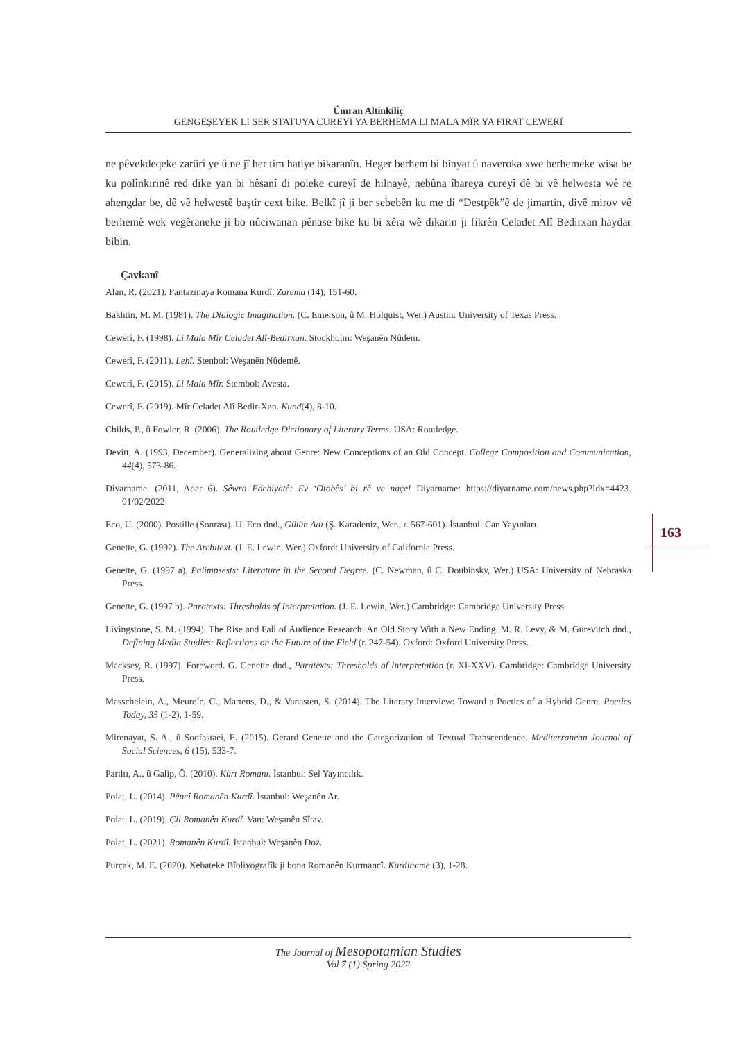Ümran Altinkiliç
GENGEŞEYEK LI SER STATUYA CUREYÎ YA BERHEMA LI MALA MÎR YA FIRAT CEWERÎ
163
ne pêvekdeqeke zarûrî ye û ne jî her tim hatiye bikaranîn. Heger berhem bi binyat û naveroka xwe berhemeke wisa be ku polînkirinê red dike yan bi hêsanî di poleke cureyî de hilnayê, nebûna îbareya cureyî dê bi vê helwesta wê re ahengdar be, dê vê helwestê baştir cext bike. Belkî jî ji ber sebebên ku me di “Destpêk”ê de jimartin, divê mirov vê berhemê wek vegêraneke ji bo nûciwanan pênase bike ku bi xêra wê dikarin ji fikrên Celadet Alî Bedirxan haydar bibin.
Çavkanî
Alan, R. (2021). Fantazmaya Romana Kurdî. Zarema (14), 151-60.
Bakhtin, M. M. (1981). The Dialogic Imagination. (C. Emerson, û M. Holquist, Wer.) Austin: University of Texas Press.
Cewerî, F. (1998). Li Mala Mîr Celadet Alî-Bedirxan. Stockholm: Weşanên Nûdem.
Cewerî, F. (2011). Lehî. Stenbol: Weşanên Nûdemê.
Cewerî, F. (2015). Li Mala Mîr. Stembol: Avesta.
Cewerî, F. (2019). Mîr Celadet Alî Bedir-Xan. Kund(4), 8-10.
Childs, P., û Fowler, R. (2006). The Routledge Dictionary of Literary Terms. USA: Routledge.
Devitt, A. (1993, December). Generalizing about Genre: New Conceptions of an Old Concept. College Composition and Communication, 44(4), 573-86.
Diyarname. (2011, Adar 6). Şêwra Edebiyatê: Ev ‘Otobês’ bi rê ve naçe! Diyarname: https://diyarname.com/news.php?Idx=4423. 01/02/2022
Eco, U. (2000). Postille (Sonrası). U. Eco dnd., Gülün Adı (Ş. Karadeniz, Wer., r. 567-601). İstanbul: Can Yayınları.
Genette, G. (1992). The Architext. (J. E. Lewin, Wer.) Oxford: University of California Press.
Genette, G. (1997 a). Palimpsests: Literature in the Second Degree. (C. Newman, û C. Doubinsky, Wer.) USA: University of Nebraska Press.
Genette, G. (1997 b). Paratexts: Thresholds of Interpretation. (J. E. Lewin, Wer.) Cambridge: Cambridge University Press.
Livingstone, S. M. (1994). The Rise and Fall of Audience Research: An Old Story With a New Ending. M. R. Levy, & M. Gurevitch dnd., Defining Media Studies: Reflections on the Future of the Field (r. 247-54). Oxford: Oxford University Press.
Macksey, R. (1997). Foreword. G. Genette dnd., Paratexts: Thresholds of Interpretation (r. XI-XXV). Cambridge: Cambridge University Press.
Masschelein, A., Meure´e, C., Martens, D., & Vanasten, S. (2014). The Literary Interview: Toward a Poetics of a Hybrid Genre. Poetics Today, 35 (1-2), 1-59.
Mirenayat, S. A., û Soofastaei, E. (2015). Gerard Genette and the Categorization of Textual Transcendence. Mediterranean Journal of Social Sciences, 6 (15), 533-7.
Parıltı, A., û Galip, Ö. (2010). Kürt Romanı. İstanbul: Sel Yayıncılık.
Polat, L. (2014). Pêncî Romanên Kurdî. İstanbul: Weşanên Ar.
Polat, L. (2019). Çil Romanên Kurdî. Van: Weşanên Sîtav.
Polat, L. (2021). Romanên Kurdî. İstanbul: Weşanên Doz.
Purçak, M. E. (2020). Xebateke Bîbliyografîk ji bona Romanên Kurmancî. Kurdiname (3), 1-28.
The Journal of Mesopotamian Studies
Vol 7 (1) Spring 2022